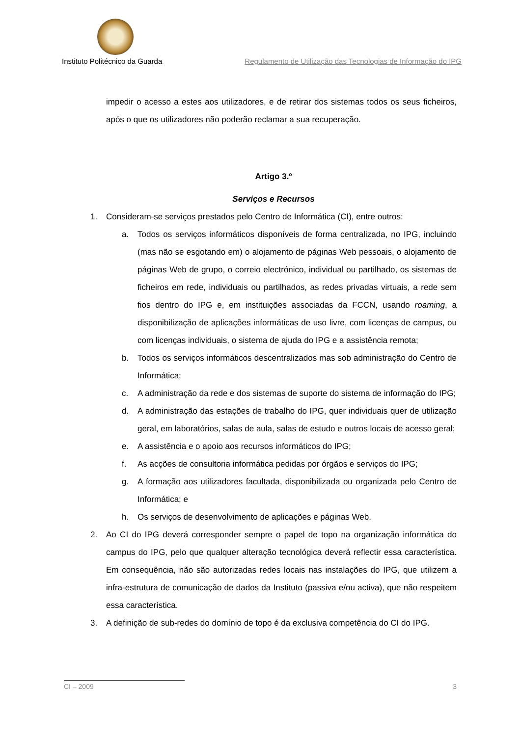Instituto Politécnico da Guarda Regulamento de Utilização das Tecnologias de Informação do IPG
impedir o acesso a estes aos utilizadores, e de retirar dos sistemas todos os seus ficheiros, após o que os utilizadores não poderão reclamar a sua recuperação.
Artigo 3.º
Serviços e Recursos
1. Consideram-se serviços prestados pelo Centro de Informática (CI), entre outros:
a. Todos os serviços informáticos disponíveis de forma centralizada, no IPG, incluindo (mas não se esgotando em) o alojamento de páginas Web pessoais, o alojamento de páginas Web de grupo, o correio electrónico, individual ou partilhado, os sistemas de ficheiros em rede, individuais ou partilhados, as redes privadas virtuais, a rede sem fios dentro do IPG e, em instituições associadas da FCCN, usando roaming, a disponibilização de aplicações informáticas de uso livre, com licenças de campus, ou com licenças individuais, o sistema de ajuda do IPG e a assistência remota;
b. Todos os serviços informáticos descentralizados mas sob administração do Centro de Informática;
c. A administração da rede e dos sistemas de suporte do sistema de informação do IPG;
d. A administração das estações de trabalho do IPG, quer individuais quer de utilização geral, em laboratórios, salas de aula, salas de estudo e outros locais de acesso geral;
e. A assistência e o apoio aos recursos informáticos do IPG;
f. As acções de consultoria informática pedidas por órgãos e serviços do IPG;
g. A formação aos utilizadores facultada, disponibilizada ou organizada pelo Centro de Informática; e
h. Os serviços de desenvolvimento de aplicações e páginas Web.
2. Ao CI do IPG deverá corresponder sempre o papel de topo na organização informática do campus do IPG, pelo que qualquer alteração tecnológica deverá reflectir essa característica. Em consequência, não são autorizadas redes locais nas instalações do IPG, que utilizem a infra-estrutura de comunicação de dados da Instituto (passiva e/ou activa), que não respeitem essa característica.
3. A definição de sub-redes do domínio de topo é da exclusiva competência do CI do IPG.
CI – 2009 3